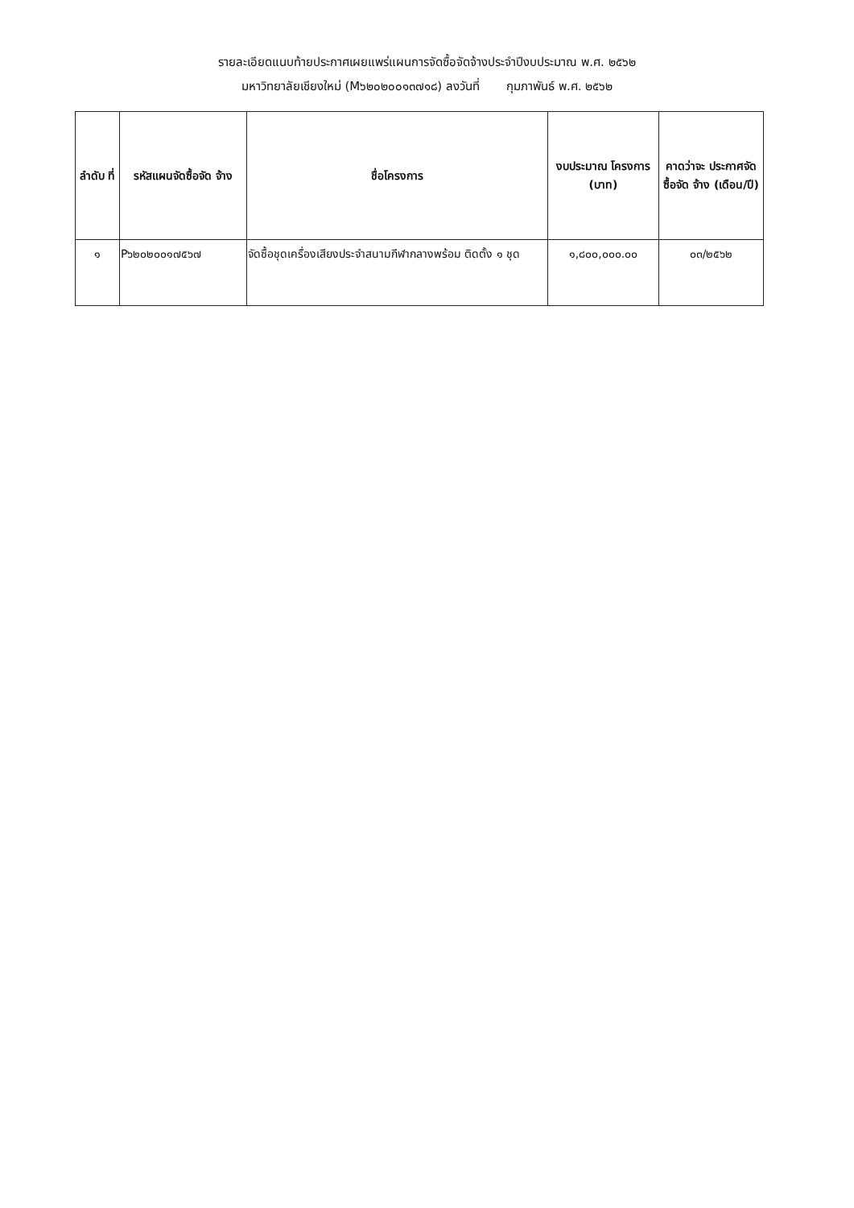รายละเอียดแนบท้ายประกาศเผยแพร่แผนการจัดซื้อจัดจ้างประจำปีงบประมาณ พ.ศ. ๒๕๖๒
มหาวิทยาลัยเชียงใหม่ (M๖๒๐๒๐๐๑๓๗๑๘) ลงวันที่ กุมภาพันธ์ พ.ศ. ๒๕๖๒
| ลำดับ ที่ | รหัสแผนจัดซื้อจัด จ้าง | ชื่อโครงการ | งบประมาณ โครงการ (บาท) | คาดว่าจะ ประกาศจัดซื้อจัด จ้าง (เดือน/ปี) |
| --- | --- | --- | --- | --- |
| ๑ | P๖๒๐๒๐๐๑๗๕๖๗ | จัดซื้อชุดเครื่องเสียงประจำสนามกีฬากลางพร้อม ติดตั้ง ๑ ชุด | ๑,๘๐๐,๐๐๐.๐๐ | ๐๓/๒๕๖๒ |